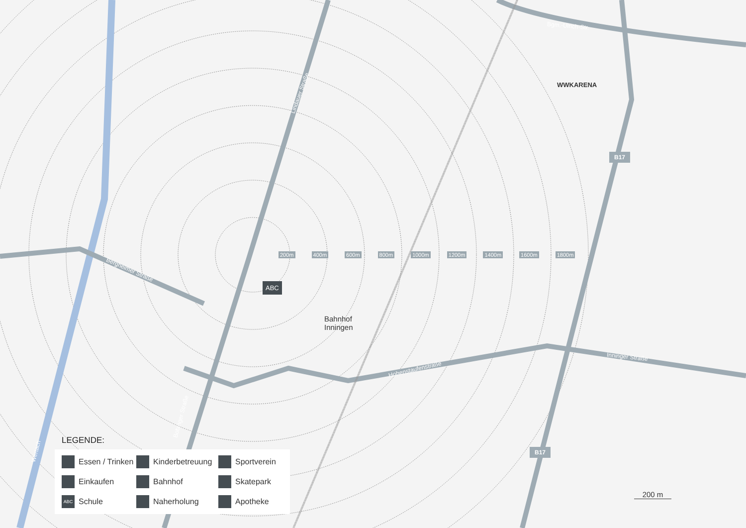Lindauer Straße
Bergheimer Straße
Hohenstaufenstraße
Inninger Straße
Bgm.-Ulrich-Str.
Bobinger Straße
Wertach
B17
B17
WWKARENA
Bahnhof
Inningen
ABC
200m 400m 600m 800m 1000m 1200m 1400m 1600m 1800m
200 m
LEGENDE:
Essen / Trinken Kinderbetreuung Sportverein Einkaufen Bahnhof Skatepark ABC Schule Naherholung Apotheke